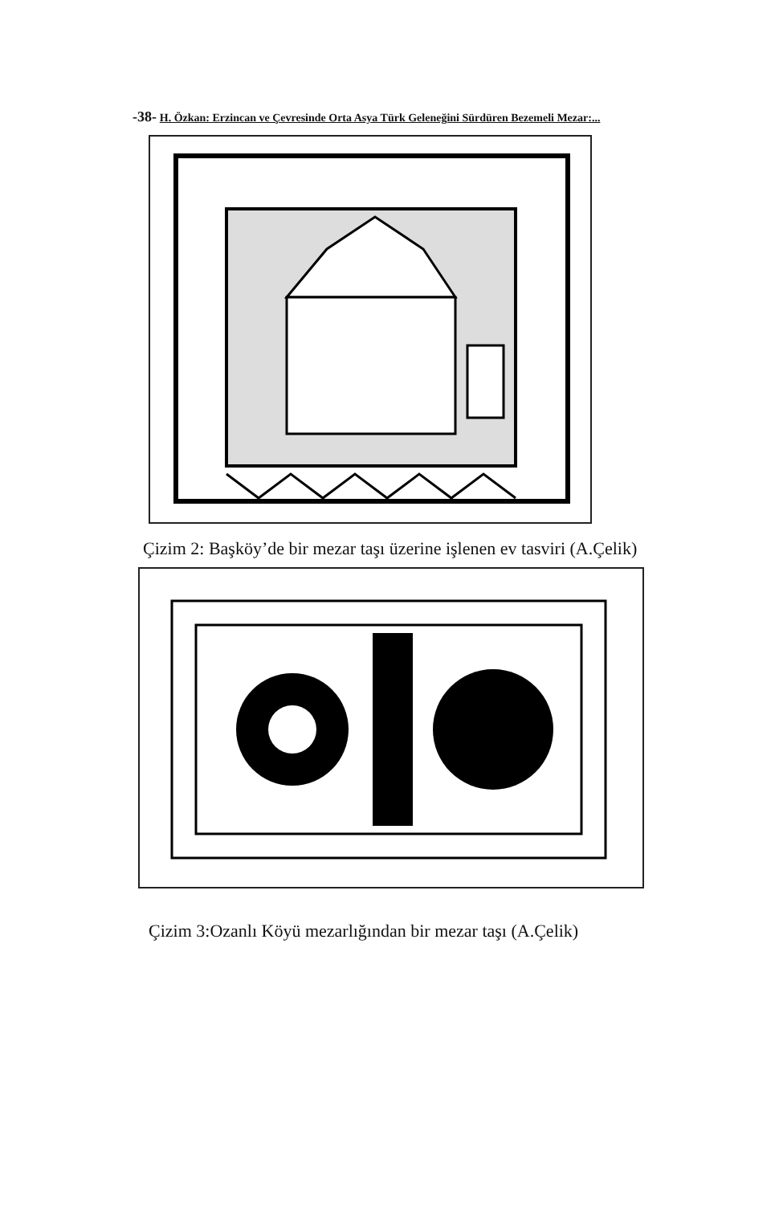-38- H. Özkan: Erzincan ve Çevresinde Orta Asya Türk Geleneğini Sürdüren Bezemeli Mezar:...
Çizim 2: Başköy’de bir mezar taşı üzerine işlenen ev tasviri (A.Çelik)
Çizim 3:Ozanlı Köyü mezarlığından bir mezar taşı (A.Çelik)